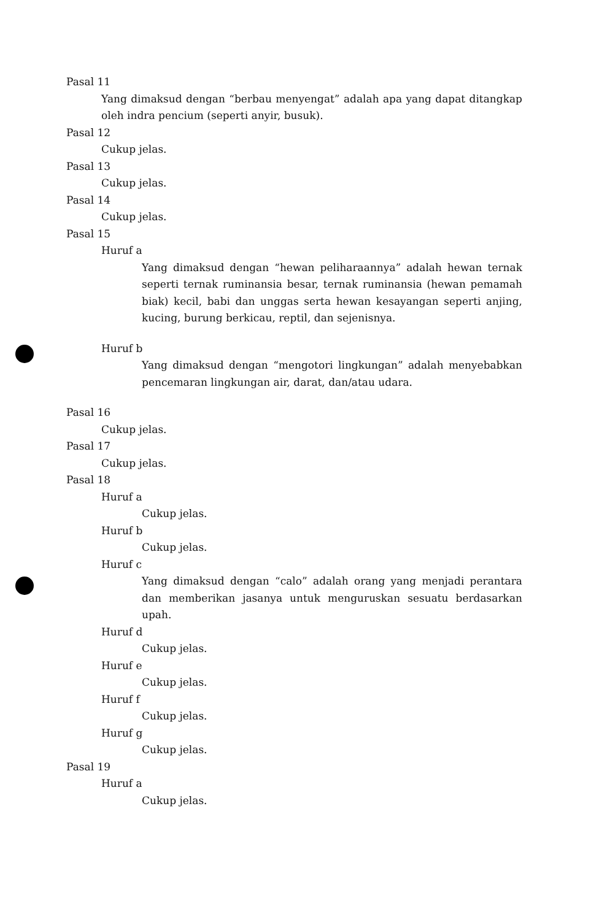Pasal 11
Yang dimaksud dengan “berbau menyengat” adalah apa yang dapat ditangkap oleh indra pencium (seperti anyir, busuk).
Pasal 12
Cukup jelas.
Pasal 13
Cukup jelas.
Pasal 14
Cukup jelas.
Pasal 15
Huruf a
Yang dimaksud dengan “hewan peliharaannya” adalah hewan ternak seperti ternak ruminansia besar, ternak ruminansia (hewan pemamah biak) kecil, babi dan unggas serta hewan kesayangan seperti anjing, kucing, burung berkicau, reptil, dan sejenisnya.
Huruf b
Yang dimaksud dengan “mengotori lingkungan” adalah menyebabkan pencemaran lingkungan air, darat, dan/atau udara.
Pasal 16
Cukup jelas.
Pasal 17
Cukup jelas.
Pasal 18
Huruf a
Cukup jelas.
Huruf b
Cukup jelas.
Huruf c
Yang dimaksud dengan “calo” adalah orang yang menjadi perantara dan memberikan jasanya untuk menguruskan sesuatu berdasarkan upah.
Huruf d
Cukup jelas.
Huruf e
Cukup jelas.
Huruf f
Cukup jelas.
Huruf g
Cukup jelas.
Pasal 19
Huruf a
Cukup jelas.